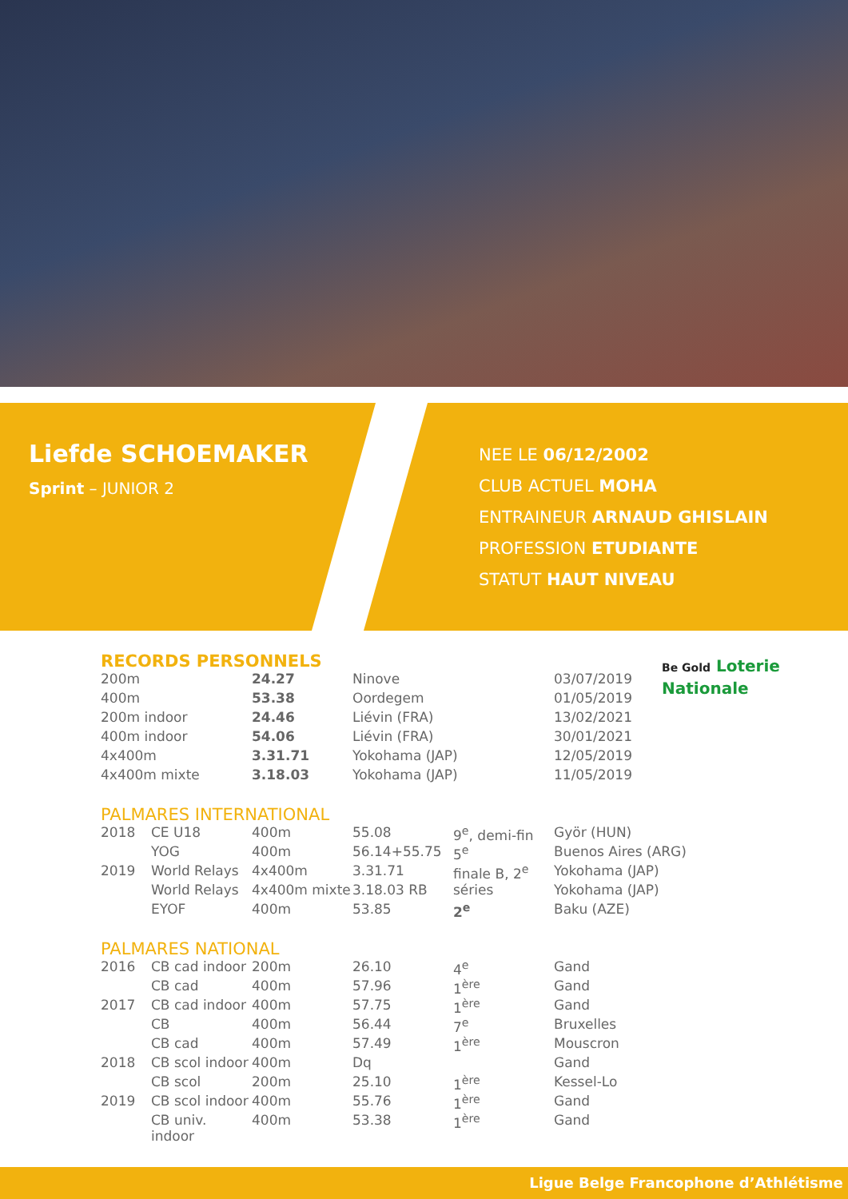Liefde SCHOEMAKER
Sprint – JUNIOR 2
NEE LE 06/12/2002
CLUB ACTUEL MOHA
ENTRAINEUR ARNAUD GHISLAIN
PROFESSION ETUDIANTE
STATUT HAUT NIVEAU
Be Gold Loterie
Nationale
RECORDS PERSONNELS
| 200m | 24.27 | Ninove | 03/07/2019 |
| 400m | 53.38 | Oordegem | 01/05/2019 |
| 200m indoor | 24.46 | Liévin (FRA) | 13/02/2021 |
| 400m indoor | 54.06 | Liévin (FRA) | 30/01/2021 |
| 4x400m | 3.31.71 | Yokohama (JAP) | 12/05/2019 |
| 4x400m mixte | 3.18.03 | Yokohama (JAP) | 11/05/2019 |
PALMARES INTERNATIONAL
| 2018 | CE U18 | 400m | 55.08 | 9<sup>e</sup>, demi-fin | Györ (HUN) |
| | YOG | 400m | 56.14+55.75 | 5<sup>e</sup> | Buenos Aires (ARG) |
| 2019 | World Relays | 4x400m | 3.31.71 | finale B, 2<sup>e</sup> | Yokohama (JAP) |
| | World Relays | 4x400m mixte | 3.18.03 RB | séries | Yokohama (JAP) |
| | EYOF | 400m | 53.85 | 2<sup>e</sup> | Baku (AZE) |
PALMARES NATIONAL
| 2016 | CB cad indoor | 200m | 26.10 | 4<sup>e</sup> | Gand |
| | CB cad | 400m | 57.96 | 1<sup>ère</sup> | Gand |
| 2017 | CB cad indoor | 400m | 57.75 | 1<sup>ère</sup> | Gand |
| | CB | 400m | 56.44 | 7<sup>e</sup> | Bruxelles |
| | CB cad | 400m | 57.49 | 1<sup>ère</sup> | Mouscron |
| 2018 | CB scol indoor | 400m | Dq | | Gand |
| | CB scol | 200m | 25.10 | 1<sup>ère</sup> | Kessel-Lo |
| 2019 | CB scol indoor | 400m | 55.76 | 1<sup>ère</sup> | Gand |
| | CB univ. indoor | 400m | 53.38 | 1<sup>ère</sup> | Gand |
Ligue Belge Francophone d’Athlétisme